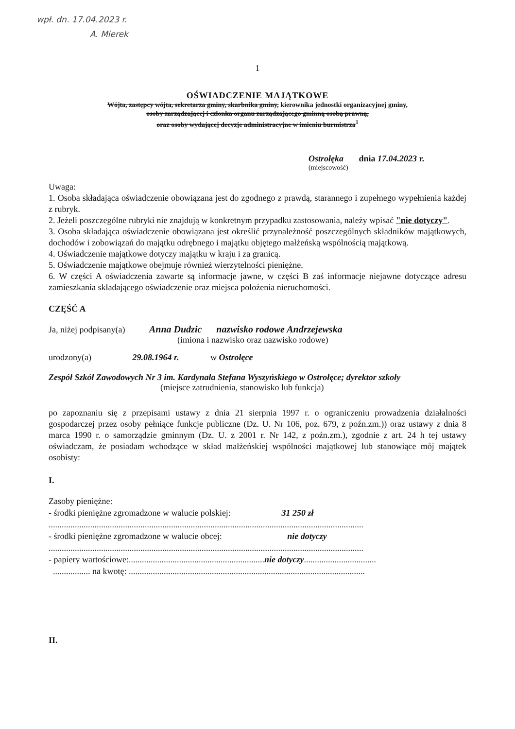wpł. dn. 17.04.2023 r.
A. Mierek
1
OŚWIADCZENIE MAJĄTKOWE
Wójta, zastępcy wójta, sekretarza gminy, skarbnika gminy, kierownika jednostki organizacyjnej gminy,
osoby zarządzającej i członka organu zarządzającego gminną osobą prawną,
oraz osoby wydającej decyzje administracyjne w imieniu burmistrza<sup>1</sup>
Ostrołęka dnia 17.04.2023 r.
(miejscowość)
Uwaga:
1. Osoba składająca oświadczenie obowiązana jest do zgodnego z prawdą, starannego i zupełnego wypełnienia każdej z rubryk.
2. Jeżeli poszczególne rubryki nie znajdują w konkretnym przypadku zastosowania, należy wpisać "nie dotyczy".
3. Osoba składająca oświadczenie obowiązana jest określić przynależność poszczególnych składników majątkowych, dochodów i zobowiązań do majątku odrębnego i majątku objętego małżeńską wspólnością majątkową.
4. Oświadczenie majątkowe dotyczy majątku w kraju i za granicą.
5. Oświadczenie majątkowe obejmuje również wierzytelności pieniężne.
6. W części A oświadczenia zawarte są informacje jawne, w części B zaś informacje niejawne dotyczące adresu zamieszkania składającego oświadczenie oraz miejsca położenia nieruchomości.
CZĘŚĆ A
Ja, niżej podpisany(a) Anna Dudzic nazwisko rodowe Andrzejewska
(imiona i nazwisko oraz nazwisko rodowe)
urodzony(a) 29.08.1964 r. w Ostrołęce
Zespół Szkół Zawodowych Nr 3 im. Kardynała Stefana Wyszyńskiego w Ostrołęce; dyrektor szkoły
(miejsce zatrudnienia, stanowisko lub funkcja)
po zapoznaniu się z przepisami ustawy z dnia 21 sierpnia 1997 r. o ograniczeniu prowadzenia działalności gospodarczej przez osoby pełniące funkcje publiczne (Dz. U. Nr 106, poz. 679, z poźn.zm.)) oraz ustawy z dnia 8 marca 1990 r. o samorządzie gminnym (Dz. U. z 2001 r. Nr 142, z poźn.zm.), zgodnie z art. 24 h tej ustawy oświadczam, że posiadam wchodzące w skład małżeńskiej wspólności majątkowej lub stanowiące mój majątek osobisty:
I.
Zasoby pieniężne:
- środki pieniężne zgromadzone w walucie polskiej: 31 250 zł
................................................................................................................................................
- środki pieniężne zgromadzone w walucie obcej: nie dotyczy
................................................................................................................................................
- papiery wartościowe:..............................................................nie dotyczy.................................
................. na kwotę: ............................................................................................................
II.